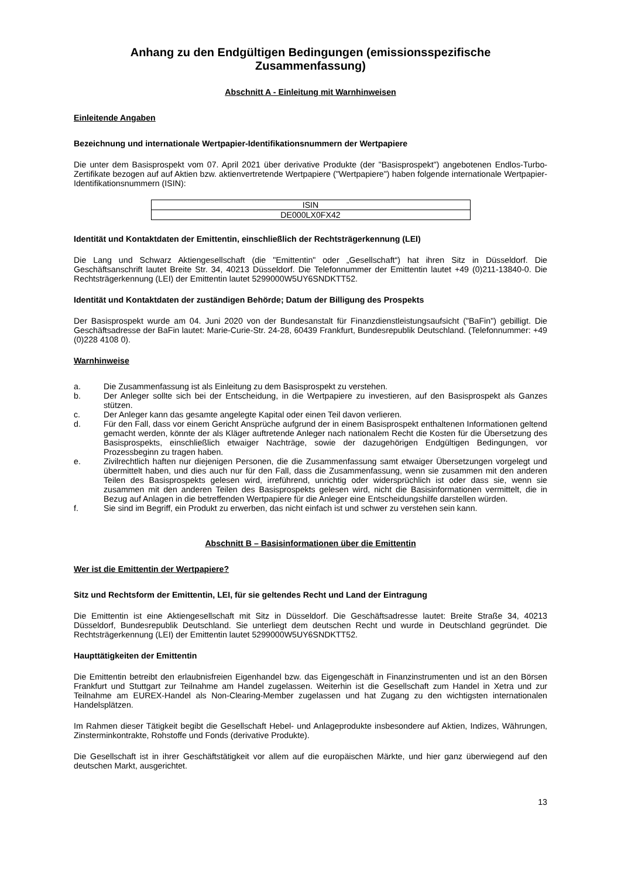Anhang zu den Endgültigen Bedingungen (emissionsspezifische Zusammenfassung)
Abschnitt A - Einleitung mit Warnhinweisen
Einleitende Angaben
Bezeichnung und internationale Wertpapier-Identifikationsnummern der Wertpapiere
Die unter dem Basisprospekt vom 07. April 2021 über derivative Produkte (der "Basisprospekt") angebotenen Endlos-Turbo-Zertifikate bezogen auf auf Aktien bzw. aktienvertretende Wertpapiere ("Wertpapiere") haben folgende internationale Wertpapier-Identifikationsnummern (ISIN):
| ISIN |
| DE000LX0FX42 |
Identität und Kontaktdaten der Emittentin, einschließlich der Rechtsträgerkennung (LEI)
Die Lang und Schwarz Aktiengesellschaft (die "Emittentin" oder „Gesellschaft“) hat ihren Sitz in Düsseldorf. Die Geschäftsanschrift lautet Breite Str. 34, 40213 Düsseldorf. Die Telefonnummer der Emittentin lautet +49 (0)211-13840-0. Die Rechtsträgerkennung (LEI) der Emittentin lautet 5299000W5UY6SNDKTT52.
Identität und Kontaktdaten der zuständigen Behörde; Datum der Billigung des Prospekts
Der Basisprospekt wurde am 04. Juni 2020 von der Bundesanstalt für Finanzdienstleistungsaufsicht ("BaFin") gebilligt. Die Geschäftsadresse der BaFin lautet: Marie-Curie-Str. 24-28, 60439 Frankfurt, Bundesrepublik Deutschland. (Telefonnummer: +49 (0)228 4108 0).
Warnhinweise
a. Die Zusammenfassung ist als Einleitung zu dem Basisprospekt zu verstehen.
b. Der Anleger sollte sich bei der Entscheidung, in die Wertpapiere zu investieren, auf den Basisprospekt als Ganzes stützen.
c. Der Anleger kann das gesamte angelegte Kapital oder einen Teil davon verlieren.
d. Für den Fall, dass vor einem Gericht Ansprüche aufgrund der in einem Basisprospekt enthaltenen Informationen geltend gemacht werden, könnte der als Kläger auftretende Anleger nach nationalem Recht die Kosten für die Übersetzung des Basisprospekts, einschließlich etwaiger Nachträge, sowie der dazugehörigen Endgültigen Bedingungen, vor Prozessbeginn zu tragen haben.
e. Zivilrechtlich haften nur diejenigen Personen, die die Zusammenfassung samt etwaiger Übersetzungen vorgelegt und übermittelt haben, und dies auch nur für den Fall, dass die Zusammenfassung, wenn sie zusammen mit den anderen Teilen des Basisprospekts gelesen wird, irreführend, unrichtig oder widersprüchlich ist oder dass sie, wenn sie zusammen mit den anderen Teilen des Basisprospekts gelesen wird, nicht die Basisinformationen vermittelt, die in Bezug auf Anlagen in die betreffenden Wertpapiere für die Anleger eine Entscheidungshilfe darstellen würden.
f. Sie sind im Begriff, ein Produkt zu erwerben, das nicht einfach ist und schwer zu verstehen sein kann.
Abschnitt B – Basisinformationen über die Emittentin
Wer ist die Emittentin der Wertpapiere?
Sitz und Rechtsform der Emittentin, LEI, für sie geltendes Recht und Land der Eintragung
Die Emittentin ist eine Aktiengesellschaft mit Sitz in Düsseldorf. Die Geschäftsadresse lautet: Breite Straße 34, 40213 Düsseldorf, Bundesrepublik Deutschland. Sie unterliegt dem deutschen Recht und wurde in Deutschland gegründet. Die Rechtsträgerkennung (LEI) der Emittentin lautet 5299000W5UY6SNDKTT52.
Haupttätigkeiten der Emittentin
Die Emittentin betreibt den erlaubnisfreien Eigenhandel bzw. das Eigengeschäft in Finanzinstrumenten und ist an den Börsen Frankfurt und Stuttgart zur Teilnahme am Handel zugelassen. Weiterhin ist die Gesellschaft zum Handel in Xetra und zur Teilnahme am EUREX-Handel als Non-Clearing-Member zugelassen und hat Zugang zu den wichtigsten internationalen Handelsplätzen.
Im Rahmen dieser Tätigkeit begibt die Gesellschaft Hebel- und Anlageprodukte insbesondere auf Aktien, Indizes, Währungen, Zinsterminkontrakte, Rohstoffe und Fonds (derivative Produkte).
Die Gesellschaft ist in ihrer Geschäftstätigkeit vor allem auf die europäischen Märkte, und hier ganz überwiegend auf den deutschen Markt, ausgerichtet.
13